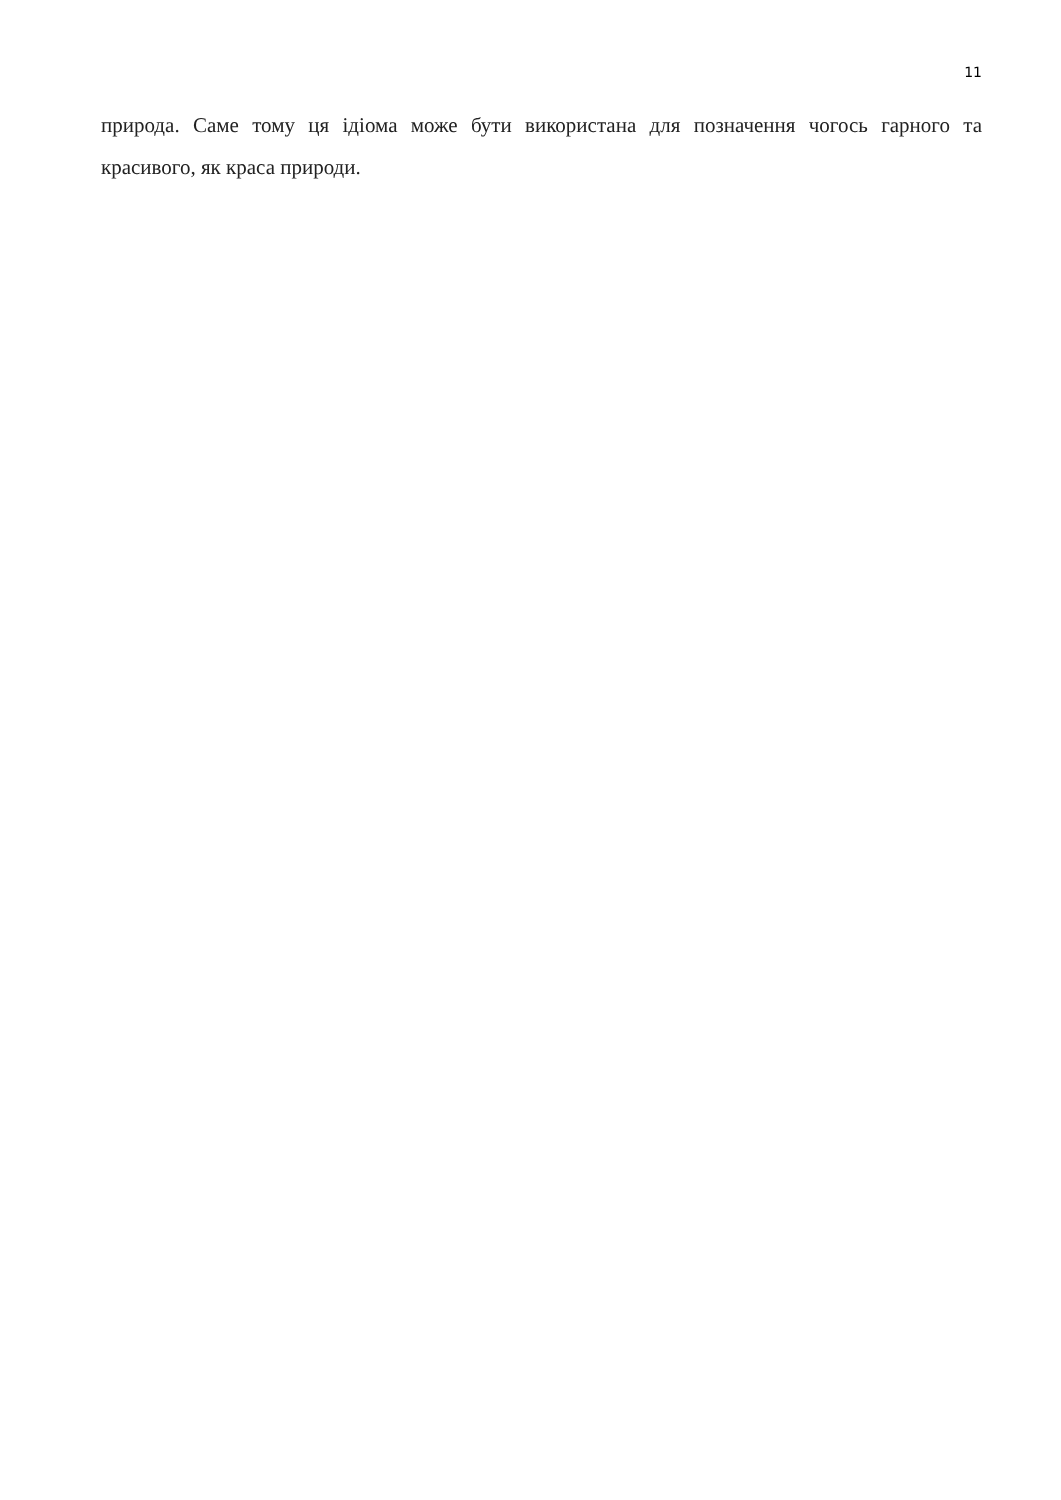11
природа. Саме тому ця ідіома може бути використана для позначення чогось гарного та красивого, як краса природи.